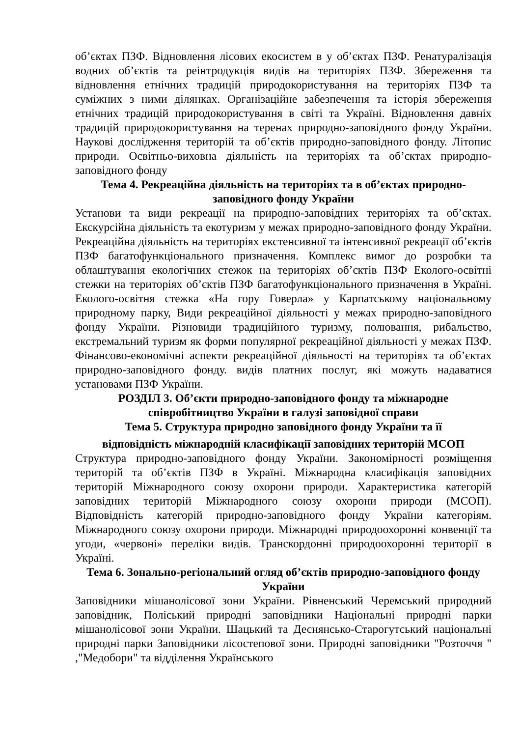об’єктах ПЗФ. Відновлення лісових екосистем в у об’єктах ПЗФ. Ренатуралізація водних об’єктів та реінтродукція видів на територіях ПЗФ. Збереження та відновлення етнічних традицій природокористування на територіях ПЗФ та суміжних з ними ділянках. Організаційне забезпечення та історія збереження етнічних традицій природокористування в світі та Україні. Відновлення давніх традицій природокористування на теренах природно-заповідного фонду України. Наукові дослідження територій та об’єктів природно-заповідного фонду. Літопис природи. Освітньо-виховна діяльність на територіях та об’єктах природно-заповідного фонду
Тема 4. Рекреаційна діяльність на територіях та в об’єктах природно-заповідного фонду України
Установи та види рекреації на природно-заповідних територіях та об’єктах. Екскурсійна діяльність та екотуризм у межах природно-заповідного фонду України. Рекреаційна діяльність на територіях екстенсивної та інтенсивної рекреації об’єктів ПЗФ багатофункціонального призначення. Комплекс вимог до розробки та облаштування екологічних стежок на територіях об’єктів ПЗФ Еколого-освітні стежки на територіях об’єктів ПЗФ багатофункціонального призначення в Україні. Еколого-освітня стежка «На гору Говерла» у Карпатському національному природному парку, Види рекреаційної діяльності у межах природно-заповідного фонду України. Різновиди традиційного туризму, полювання, рибальство, екстремальний туризм як форми популярної рекреаційної діяльності у межах ПЗФ. Фінансово-економічні аспекти рекреаційної діяльності на територіях та об’єктах природно-заповідного фонду. видів платних послуг, які можуть надаватися установами ПЗФ України.
РОЗДІЛ 3. Об’єкти природно-заповідного фонду та міжнародне співробітництво України в галузі заповідної справи
Тема 5. Структура природно заповідного фонду України та її
відповідність міжнародній класифікації заповідних територій МСОП
Структура природно-заповідного фонду України. Закономірності розміщення територій та об’єктів ПЗФ в Україні. Міжнародна класифікація заповідних територій Міжнародного союзу охорони природи. Характеристика категорій заповідних територій Міжнародного союзу охорони природи (МСОП). Відповідність категорій природно-заповідного фонду України категоріям. Міжнародного союзу охорони природи. Міжнародні природоохоронні конвенції та угоди, «червоні» переліки видів. Транскордонні природоохоронні території в Україні.
Тема 6. Зонально-регіональний огляд об’єктів природно-заповідного фонду України
Заповідники мішанолісової зони України. Рівненський Черемський природний заповідник, Поліський природні заповідники Національні природні парки мішанолісової зони України. Шацький та Деснянсько-Старогутський національні природні парки Заповідники лісостепової зони. Природні заповідники "Розточчя " ,"Медобори" та відділення Українського